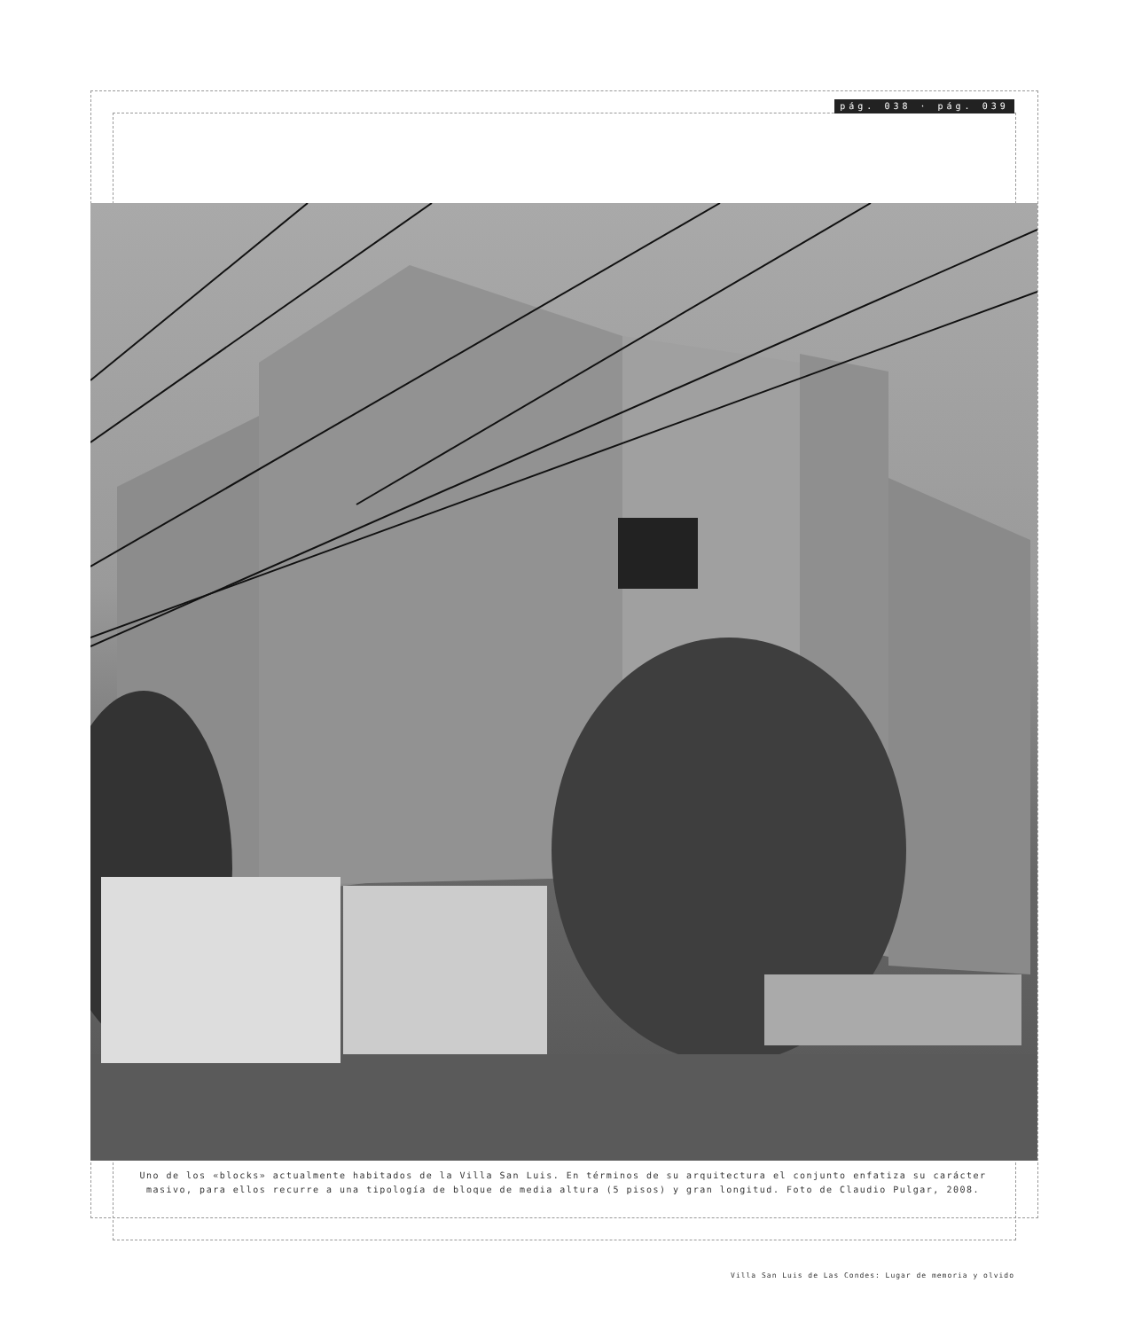pág. 038 · pág. 039
Uno de los «blocks» actualmente habitados de la Villa San Luis. En términos de su arquitectura el conjunto enfatiza su carácter masivo, para ellos recurre a una tipología de bloque de media altura (5 pisos) y gran longitud. Foto de Claudio Pulgar, 2008.
Villa San Luis de Las Condes: Lugar de memoria y olvido